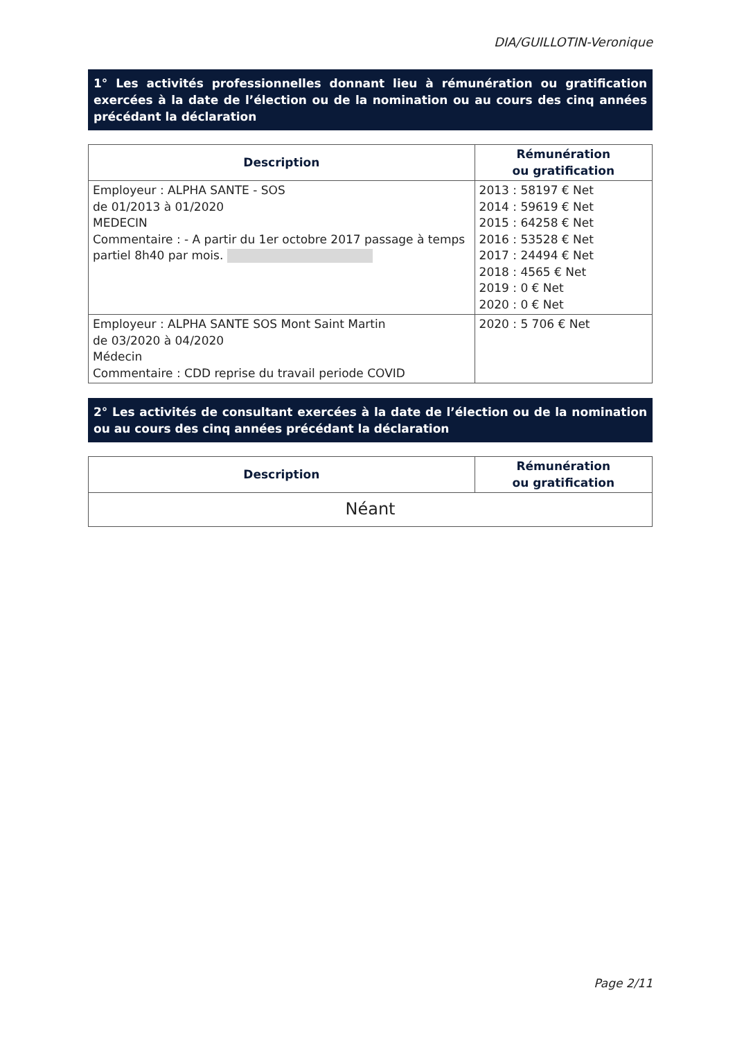DIA/GUILLOTIN-Veronique
1° Les activités professionnelles donnant lieu à rémunération ou gratification exercées à la date de l’élection ou de la nomination ou au cours des cinq années précédant la déclaration
| Description | Rémunération ou gratification |
| --- | --- |
| Employeur : ALPHA SANTE - SOS de 01/2013 à 01/2020 MEDECIN Commentaire : - A partir du 1er octobre 2017 passage à temps partiel 8h40 par mois. | 2013 : 58197 € Net 2014 : 59619 € Net 2015 : 64258 € Net 2016 : 53528 € Net 2017 : 24494 € Net 2018 : 4565 € Net 2019 : 0 € Net 2020 : 0 € Net |
| Employeur : ALPHA SANTE SOS Mont Saint Martin de 03/2020 à 04/2020 Médecin Commentaire : CDD reprise du travail periode COVID | 2020 : 5 706 € Net |
2° Les activités de consultant exercées à la date de l’élection ou de la nomination ou au cours des cinq années précédant la déclaration
| Description | Rémunération ou gratification |
| --- | --- |
| Néant | |
Page 2/11